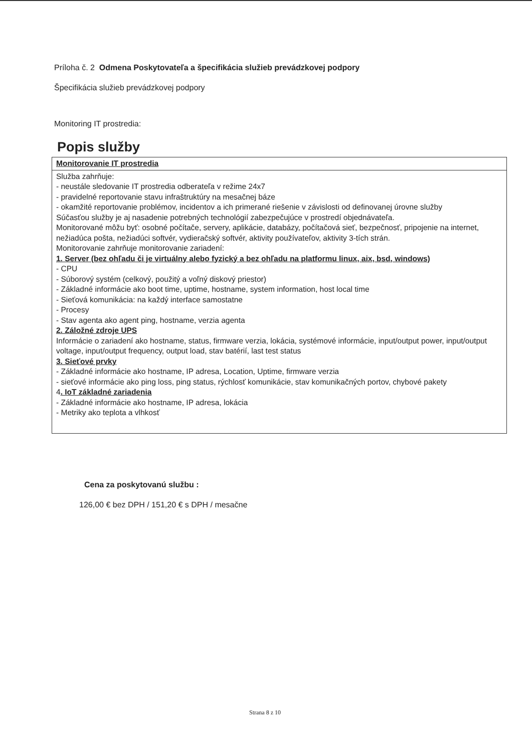Príloha č. 2 Odmena Poskytovateľa a špecifikácia služieb prevádzkovej podpory
Špecifikácia služieb prevádzkovej podpory
Monitoring IT prostredia:
Popis služby
| Monitorovanie IT prostredia |
| --- |
| Služba zahrňuje: - neustále sledovanie IT prostredia odberateľa v režime 24x7 - pravidelné reportovanie stavu infraštruktúry na mesačnej báze - okamžité reportovanie problémov, incidentov a ich primerané riešenie v závislosti od definovanej úrovne služby Súčasťou služby je aj nasadenie potrebných technológií zabezpečujúce v prostredí objednávateľa. Monitorované môžu byť: osobné počítače, servery, aplikácie, databázy, počítačová sieť, bezpečnosť, pripojenie na internet, nežiadúca pošta, nežiadúci softvér, vydieračský softvér, aktivity používateľov, aktivity 3-tích strán. Monitorovanie zahrňuje monitorovanie zariadení: 1. Server (bez ohľadu či je virtuálny alebo fyzický a bez ohľadu na platformu linux, aix, bsd, windows) - CPU - Súborový systém (celkový, použitý a voľný diskový priestor) - Základné informácie ako boot time, uptime, hostname, system information, host local time - Sieťová komunikácia: na každý interface samostatne - Procesy - Stav agenta ako agent ping, hostname, verzia agenta 2. Záložné zdroje UPS Informácie o zariadení ako hostname, status, firmware verzia, lokácia, systémové informácie, input/output power, input/output voltage, input/output frequency, output load, stav batérií, last test status 3. Sieťové prvky - Základné informácie ako hostname, IP adresa, Location, Uptime, firmware verzia - sieťové informácie ako ping loss, ping status, rýchlosť komunikácie, stav komunikačných portov, chybové pakety 4 . IoT základné zariadenia - Základné informácie ako hostname, IP adresa, lokácia - Metriky ako teplota a vlhkosť |
Cena za poskytovanú službu :
126,00 € bez DPH / 151,20 € s DPH / mesačne
Strana 8 z 10